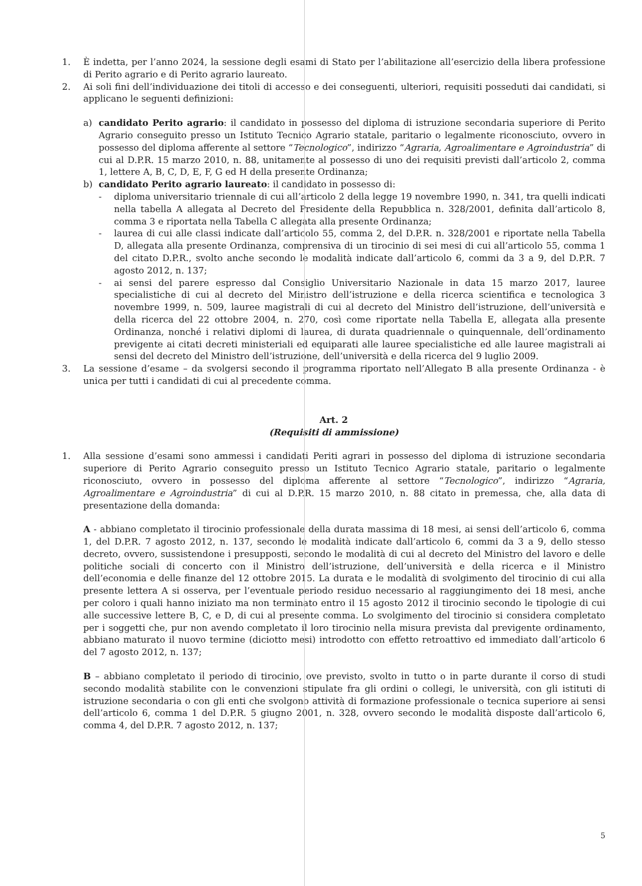1. È indetta, per l’anno 2024, la sessione degli esami di Stato per l’abilitazione all’esercizio della libera professione di Perito agrario e di Perito agrario laureato.
2. Ai soli fini dell’individuazione dei titoli di accesso e dei conseguenti, ulteriori, requisiti posseduti dai candidati, si applicano le seguenti definizioni:
a) candidato Perito agrario: il candidato in possesso del diploma di istruzione secondaria superiore di Perito Agrario conseguito presso un Istituto Tecnico Agrario statale, paritario o legalmente riconosciuto, ovvero in possesso del diploma afferente al settore “Tecnologico”, indirizzo “Agraria, Agroalimentare e Agroindustria” di cui al D.P.R. 15 marzo 2010, n. 88, unitamente al possesso di uno dei requisiti previsti dall’articolo 2, comma 1, lettere A, B, C, D, E, F, G ed H della presente Ordinanza;
b) candidato Perito agrario laureato: il candidato in possesso di:
- diploma universitario triennale di cui all’articolo 2 della legge 19 novembre 1990, n. 341, tra quelli indicati nella tabella A allegata al Decreto del Presidente della Repubblica n. 328/2001, definita dall’articolo 8, comma 3 e riportata nella Tabella C allegata alla presente Ordinanza;
- laurea di cui alle classi indicate dall’articolo 55, comma 2, del D.P.R. n. 328/2001 e riportate nella Tabella D, allegata alla presente Ordinanza, comprensiva di un tirocinio di sei mesi di cui all’articolo 55, comma 1 del citato D.P.R., svolto anche secondo le modalità indicate dall’articolo 6, commi da 3 a 9, del D.P.R. 7 agosto 2012, n. 137;
- ai sensi del parere espresso dal Consiglio Universitario Nazionale in data 15 marzo 2017, lauree specialistiche di cui al decreto del Ministro dell’istruzione e della ricerca scientifica e tecnologica 3 novembre 1999, n. 509, lauree magistrali di cui al decreto del Ministro dell’istruzione, dell’università e della ricerca del 22 ottobre 2004, n. 270, così come riportate nella Tabella E, allegata alla presente Ordinanza, nonché i relativi diplomi di laurea, di durata quadriennale o quinquennale, dell’ordinamento previgente ai citati decreti ministeriali ed equiparati alle lauree specialistiche ed alle lauree magistrali ai sensi del decreto del Ministro dell’istruzione, dell’università e della ricerca del 9 luglio 2009.
3. La sessione d’esame – da svolgersi secondo il programma riportato nell’Allegato B alla presente Ordinanza - è unica per tutti i candidati di cui al precedente comma.
Art. 2
(Requisiti di ammissione)
1. Alla sessione d’esami sono ammessi i candidati Periti agrari in possesso del diploma di istruzione secondaria superiore di Perito Agrario conseguito presso un Istituto Tecnico Agrario statale, paritario o legalmente riconosciuto, ovvero in possesso del diploma afferente al settore “Tecnologico”, indirizzo “Agraria, Agroalimentare e Agroindustria” di cui al D.P.R. 15 marzo 2010, n. 88 citato in premessa, che, alla data di presentazione della domanda:
A - abbiano completato il tirocinio professionale della durata massima di 18 mesi, ai sensi dell’articolo 6, comma 1, del D.P.R. 7 agosto 2012, n. 137, secondo le modalità indicate dall’articolo 6, commi da 3 a 9, dello stesso decreto, ovvero, sussistendone i presupposti, secondo le modalità di cui al decreto del Ministro del lavoro e delle politiche sociali di concerto con il Ministro dell’istruzione, dell’università e della ricerca e il Ministro dell’economia e delle finanze del 12 ottobre 2015. La durata e le modalità di svolgimento del tirocinio di cui alla presente lettera A si osserva, per l’eventuale periodo residuo necessario al raggiungimento dei 18 mesi, anche per coloro i quali hanno iniziato ma non terminato entro il 15 agosto 2012 il tirocinio secondo le tipologie di cui alle successive lettere B, C, e D, di cui al presente comma. Lo svolgimento del tirocinio si considera completato per i soggetti che, pur non avendo completato il loro tirocinio nella misura prevista dal previgente ordinamento, abbiano maturato il nuovo termine (diciotto mesi) introdotto con effetto retroattivo ed immediato dall’articolo 6 del 7 agosto 2012, n. 137;
B – abbiano completato il periodo di tirocinio, ove previsto, svolto in tutto o in parte durante il corso di studi secondo modalità stabilite con le convenzioni stipulate fra gli ordini o collegi, le università, con gli istituti di istruzione secondaria o con gli enti che svolgono attività di formazione professionale o tecnica superiore ai sensi dell’articolo 6, comma 1 del D.P.R. 5 giugno 2001, n. 328, ovvero secondo le modalità disposte dall’articolo 6, comma 4, del D.P.R. 7 agosto 2012, n. 137;
5